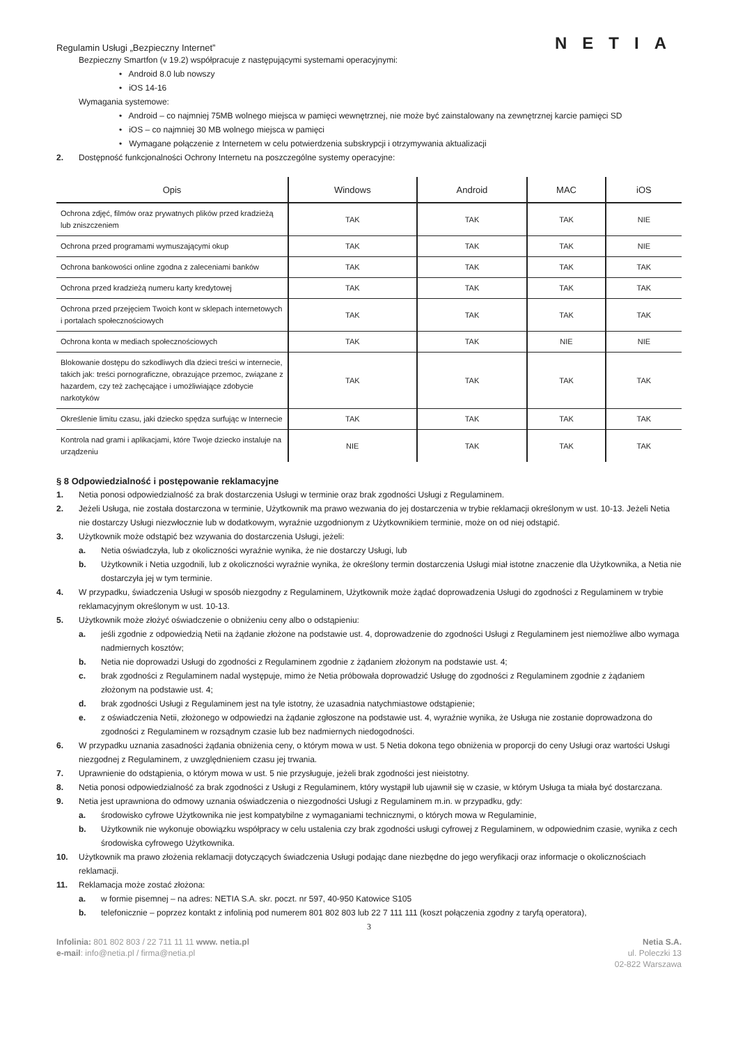Regulamin Usługi „Bezpieczny Internet” NETIA
Bezpieczny Smartfon (v 19.2) współpracuje z następującymi systemami operacyjnymi:
• Android 8.0 lub nowszy
• iOS 14-16
Wymagania systemowe:
• Android – co najmniej 75MB wolnego miejsca w pamięci wewnętrznej, nie może być zainstalowany na zewnętrznej karcie pamięci SD
• iOS – co najmniej 30 MB wolnego miejsca w pamięci
• Wymagane połączenie z Internetem w celu potwierdzenia subskrypcji i otrzymywania aktualizacji
2. Dostępność funkcjonalności Ochrony Internetu na poszczególne systemy operacyjne:
| Opis | Windows | Android | MAC | iOS |
| --- | --- | --- | --- | --- |
| Ochrona zdjęć, filmów oraz prywatnych plików przed kradzieżą lub zniszczeniem | TAK | TAK | TAK | NIE |
| Ochrona przed programami wymuszającymi okup | TAK | TAK | TAK | NIE |
| Ochrona bankowości online zgodna z zaleceniami banków | TAK | TAK | TAK | TAK |
| Ochrona przed kradzieżą numeru karty kredytowej | TAK | TAK | TAK | TAK |
| Ochrona przed przejęciem Twoich kont w sklepach internetowych i portalach społecznościowych | TAK | TAK | TAK | TAK |
| Ochrona konta w mediach społecznościowych | TAK | TAK | NIE | NIE |
| Blokowanie dostępu do szkodliwych dla dzieci treści w internecie, takich jak: treści pornograficzne, obrazujące przemoc, związane z hazardem, czy też zachęcające i umożliwiające zdobycie narkotyków | TAK | TAK | TAK | TAK |
| Określenie limitu czasu, jaki dziecko spędza surfując w Internecie | TAK | TAK | TAK | TAK |
| Kontrola nad grami i aplikacjami, które Twoje dziecko instaluje na urządzeniu | NIE | TAK | TAK | TAK |
§ 8 Odpowiedzialność i postępowanie reklamacyjne
1. Netia ponosi odpowiedzialność za brak dostarczenia Usługi w terminie oraz brak zgodności Usługi z Regulaminem.
2. Jeżeli Usługa, nie została dostarczona w terminie, Użytkownik ma prawo wezwania do jej dostarczenia w trybie reklamacji określonym w ust. 10-13. Jeżeli Netia nie dostarczy Usługi niezwłocznie lub w dodatkowym, wyraźnie uzgodnionym z Użytkownikiem terminie, może on od niej odstąpić.
3. Użytkownik może odstąpić bez wzywania do dostarczenia Usługi, jeżeli:
a. Netia oświadczyła, lub z okoliczności wyraźnie wynika, że nie dostarczy Usługi, lub
b. Użytkownik i Netia uzgodnili, lub z okoliczności wyraźnie wynika, że określony termin dostarczenia Usługi miał istotne znaczenie dla Użytkownika, a Netia nie dostarczyła jej w tym terminie.
4. W przypadku, świadczenia Usługi w sposób niezgodny z Regulaminem, Użytkownik może żądać doprowadzenia Usługi do zgodności z Regulaminem w trybie reklamacyjnym określonym w ust. 10-13.
5. Użytkownik może złożyć oświadczenie o obniżeniu ceny albo o odstąpieniu:
a. jeśli zgodnie z odpowiedzią Netii na żądanie złożone na podstawie ust. 4, doprowadzenie do zgodności Usługi z Regulaminem jest niemożliwe albo wymaga nadmiernych kosztów;
b. Netia nie doprowadzi Usługi do zgodności z Regulaminem zgodnie z żądaniem złożonym na podstawie ust. 4;
c. brak zgodności z Regulaminem nadal występuje, mimo że Netia próbowała doprowadzić Usługę do zgodności z Regulaminem zgodnie z żądaniem złożonym na podstawie ust. 4;
d. brak zgodności Usługi z Regulaminem jest na tyle istotny, że uzasadnia natychmiastowe odstąpienie;
e. z oświadczenia Netii, złożonego w odpowiedzi na żądanie zgłoszone na podstawie ust. 4, wyraźnie wynika, że Usługa nie zostanie doprowadzona do zgodności z Regulaminem w rozsądnym czasie lub bez nadmiernych niedogodności.
6. W przypadku uznania zasadności żądania obniżenia ceny, o którym mowa w ust. 5 Netia dokona tego obniżenia w proporcji do ceny Usługi oraz wartości Usługi niezgodnej z Regulaminem, z uwzględnieniem czasu jej trwania.
7. Uprawnienie do odstąpienia, o którym mowa w ust. 5 nie przysługuje, jeżeli brak zgodności jest nieistotny.
8. Netia ponosi odpowiedzialność za brak zgodności z Usługi z Regulaminem, który wystąpił lub ujawnił się w czasie, w którym Usługa ta miała być dostarczana.
9. Netia jest uprawniona do odmowy uznania oświadczenia o niezgodności Usługi z Regulaminem m.in. w przypadku, gdy:
a. środowisko cyfrowe Użytkownika nie jest kompatybilne z wymaganiami technicznymi, o których mowa w Regulaminie,
b. Użytkownik nie wykonuje obowiązku współpracy w celu ustalenia czy brak zgodności usługi cyfrowej z Regulaminem, w odpowiednim czasie, wynika z cech środowiska cyfrowego Użytkownika.
10. Użytkownik ma prawo złożenia reklamacji dotyczących świadczenia Usługi podając dane niezbędne do jego weryfikacji oraz informacje o okolicznościach reklamacji.
11. Reklamacja może zostać złożona:
a. w formie pisemnej – na adres: NETIA S.A. skr. poczt. nr 597, 40-950 Katowice S105
b. telefonicznie – poprzez kontakt z infolinią pod numerem 801 802 803 lub 22 7 111 111 (koszt połączenia zgodny z taryfą operatora),
3
Infolinia: 801 802 803 / 22 711 11 11 www. netia.pl
e-mail: info@netia.pl / firma@netia.pl
Netia S.A.
ul. Poleczki 13
02-822 Warszawa